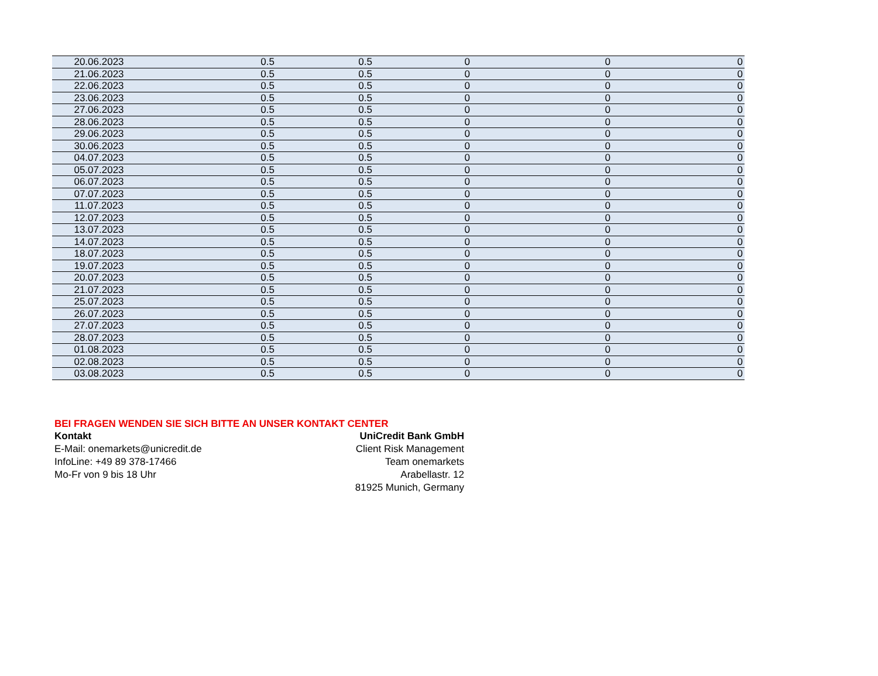| 20.06.2023 | 0.5 | 0.5 | 0 | 0 | 0 |
| 21.06.2023 | 0.5 | 0.5 | 0 | 0 | 0 |
| 22.06.2023 | 0.5 | 0.5 | 0 | 0 | 0 |
| 23.06.2023 | 0.5 | 0.5 | 0 | 0 | 0 |
| 27.06.2023 | 0.5 | 0.5 | 0 | 0 | 0 |
| 28.06.2023 | 0.5 | 0.5 | 0 | 0 | 0 |
| 29.06.2023 | 0.5 | 0.5 | 0 | 0 | 0 |
| 30.06.2023 | 0.5 | 0.5 | 0 | 0 | 0 |
| 04.07.2023 | 0.5 | 0.5 | 0 | 0 | 0 |
| 05.07.2023 | 0.5 | 0.5 | 0 | 0 | 0 |
| 06.07.2023 | 0.5 | 0.5 | 0 | 0 | 0 |
| 07.07.2023 | 0.5 | 0.5 | 0 | 0 | 0 |
| 11.07.2023 | 0.5 | 0.5 | 0 | 0 | 0 |
| 12.07.2023 | 0.5 | 0.5 | 0 | 0 | 0 |
| 13.07.2023 | 0.5 | 0.5 | 0 | 0 | 0 |
| 14.07.2023 | 0.5 | 0.5 | 0 | 0 | 0 |
| 18.07.2023 | 0.5 | 0.5 | 0 | 0 | 0 |
| 19.07.2023 | 0.5 | 0.5 | 0 | 0 | 0 |
| 20.07.2023 | 0.5 | 0.5 | 0 | 0 | 0 |
| 21.07.2023 | 0.5 | 0.5 | 0 | 0 | 0 |
| 25.07.2023 | 0.5 | 0.5 | 0 | 0 | 0 |
| 26.07.2023 | 0.5 | 0.5 | 0 | 0 | 0 |
| 27.07.2023 | 0.5 | 0.5 | 0 | 0 | 0 |
| 28.07.2023 | 0.5 | 0.5 | 0 | 0 | 0 |
| 01.08.2023 | 0.5 | 0.5 | 0 | 0 | 0 |
| 02.08.2023 | 0.5 | 0.5 | 0 | 0 | 0 |
| 03.08.2023 | 0.5 | 0.5 | 0 | 0 | 0 |
BEI FRAGEN WENDEN SIE SICH BITTE AN UNSER KONTAKT CENTER
Kontakt
E-Mail: onemarkets@unicredit.de
InfoLine: +49 89 378-17466
Mo-Fr von 9 bis 18 Uhr
UniCredit Bank GmbH
Client Risk Management
Team onemarkets
Arabellastr. 12
81925 Munich, Germany